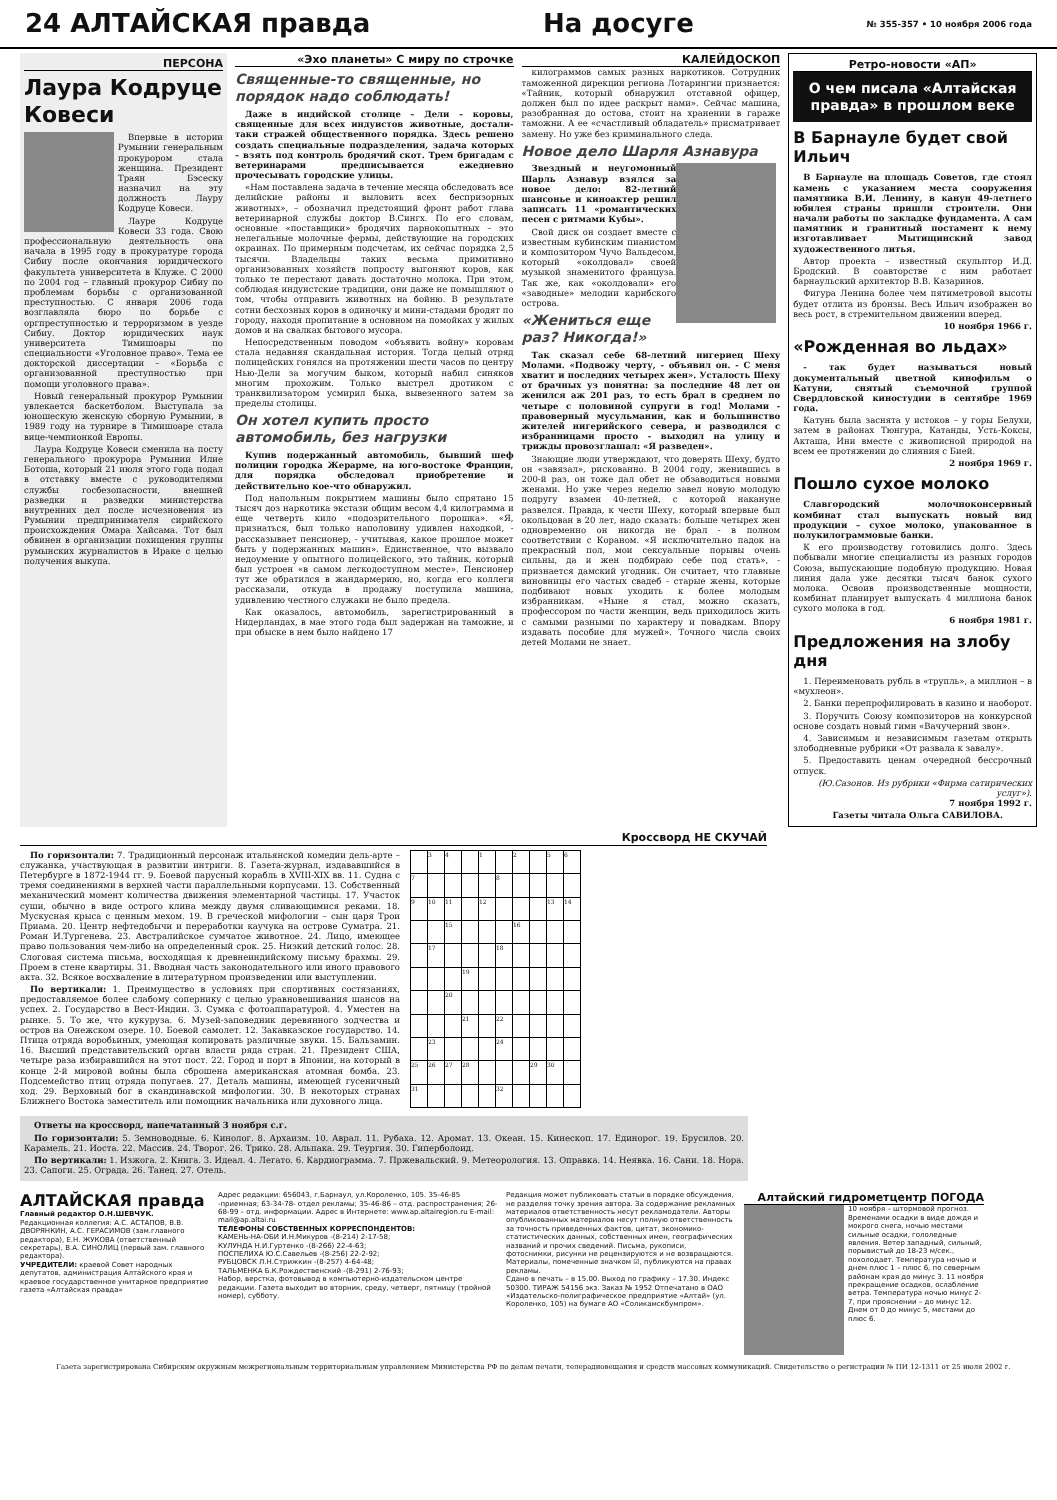24 АЛТАЙСКАЯ правда На досуге № 355-357 • 10 ноября 2006 года
ПЕРСОНА
Лаура Кодруце Ковеси
Впервые в истории Румынии генеральным прокурором стала женщина. Президент Траян Бэсеску назначил на эту должность Лауру Кодруце Ковеси.
Лауре Кодруце Ковеси 33 года. Свою профессиональную деятельность она начала в 1995 году в прокуратуре города Сибиу после окончания юридического факультета университета в Клуже. С 2000 по 2004 год – главный прокурор Сибиу по проблемам борьбы с организованной преступностью. С января 2006 года возглавляла бюро по борьбе с оргпреступностью и терроризмом в уезде Сибиу. Доктор юридических наук университета Тимишоары по специальности «Уголовное право». Тема ее докторской диссертации – «Борьба с организованной преступностью при помощи уголовного права».
Новый генеральный прокурор Румынии увлекается баскетболом. Выступала за юношескую женскую сборную Румынии, в 1989 году на турнире в Тимишоаре стала вице-чемпионкой Европы.
Лаура Кодруце Ковеси сменила на посту генерального прокурора Румынии Илие Ботоша, который 21 июля этого года подал в отставку вместе с руководителями службы госбезопасности, внешней разведки и разведки министерства внутренних дел после исчезновения из Румынии предпринимателя сирийского происхождения Омара Хайсама. Тот был обвинен в организации похищения группы румынских журналистов в Ираке с целью получения выкупа.
«Эхо планеты» С миру по строчке
Священные-то священные, но порядок надо соблюдать!
Даже в индийской столице – Дели – коровы, священные для всех индуистов животные, достали-таки стражей общественного порядка. Здесь решено создать специальные подразделения, задача которых – взять под контроль бродячий скот. Трем бригадам с ветеринарами предписывается ежедневно прочесывать городские улицы.
«Нам поставлена задача в течение месяца обследовать все делийские районы и выловить всех беспризорных животных», – обозначил предстоящий фронт работ глава ветеринарной службы доктор В.Сингх. По его словам, основные «поставщики» бродячих парнокопытных – это нелегальные молочные фермы, действующие на городских окраинах. По примерным подсчетам, их сейчас порядка 2,5 тысячи. Владельцы таких весьма примитивно организованных хозяйств попросту выгоняют коров, как только те перестают давать достаточно молока. При этом, соблюдая индуистские традиции, они даже не помышляют о том, чтобы отправить животных на бойню. В результате сотни бесхозных коров в одиночку и мини-стадами бродят по городу, находя пропитание в основном на помойках у жилых домов и на свалках бытового мусора.
Непосредственным поводом «объявить войну» коровам стала недавняя скандальная история. Тогда целый отряд полицейских гонялся на протяжении шести часов по центру Нью-Дели за могучим быком, который набил синяков многим прохожим. Только выстрел дротиком с транквилизатором усмирил быка, вывезенного затем за пределы столицы.
Он хотел купить просто автомобиль, без нагрузки
Купив подержанный автомобиль, бывший шеф полиции городка Жерарме, на юго-востоке Франции, для порядка обследовал приобретение и действительно кое-что обнаружил.
Под напольным покрытием машины было спрятано 15 тысяч доз наркотика экстази общим весом 4,4 килограмма и еще четверть кило «подозрительного порошка». «Я, признаться, был только наполовину удивлен находкой, - рассказывает пенсионер, - учитывая, какое прошлое может быть у подержанных машин». Единственное, что вызвало недоумение у опытного полицейского, это тайник, который был устроен «в самом легкодоступном месте». Пенсионер тут же обратился в жандармерию, но, когда его коллеги рассказали, откуда в продажу поступила машина, удивлению честного служаки не было предела.
Как оказалось, автомобиль, зарегистрированный в Нидерландах, в мае этого года был задержан на таможне, и при обыске в нем было найдено 17
КАЛЕЙДОСКОП
килограммов самых разных наркотиков. Сотрудник таможенной дирекции региона Лотарингии признается: «Тайник, который обнаружил отставной офицер, должен был по идее раскрыт нами». Сейчас машина, разобранная до остова, стоит на хранении в гараже таможни. А ее «счастливый обладатель» присматривает замену. Но уже без криминального следа.
Новое дело Шарля Азнавура
Звездный и неугомонный Шарль Азнавур взялся за новое дело: 82-летний шансонье и киноактер решил записать 11 «романтических песен с ритмами Кубы».
Свой диск он создает вместе с известным кубинским пианистом и композитором Чучо Вальдесом, который «околдовал» своей музыкой знаменитого француза. Так же, как «околдовали» его «заводные» мелодии карибского острова.
«Жениться еще раз? Никогда!»
Так сказал себе 68-летний нигериец Шеху Молами. «Подвожу черту, - объявил он. - С меня хватит и последних четырех жен». Усталость Шеху от брачных уз понятна: за последние 48 лет он женился аж 201 раз, то есть брал в среднем по четыре с половиной супруги в год! Молами - правоверный мусульманин, как и большинство жителей нигерийского севера, и разводился с избранницами просто - выходил на улицу и трижды провозглашал: «Я разведен».
Знающие люди утверждают, что доверять Шеху, будто он «завязал», рискованно. В 2004 году, женившись в 200-й раз, он тоже дал обет не обзаводиться новыми женами. Но уже через неделю завел новую молодую подругу взамен 40-летней, с которой накануне развелся. Правда, к чести Шеху, который впервые был окольцован в 20 лет, надо сказать: больше четырех жен одновременно он никогда не брал - в полном соответствии с Кораном. «Я исключительно падок на прекрасный пол, мои сексуальные порывы очень сильны, да и жен подбираю себе под стать», - признается дамский угодник. Он считает, что главные виновницы его частых свадеб - старые жены, которые подбивают новых уходить к более молодым избранникам. «Ныне я стал, можно сказать, профессором по части женщин, ведь приходилось жить с самыми разными по характеру и повадкам. Впору издавать пособие для мужей». Точного числа своих детей Молами не знает.
Ретро-новости «АП»
О чем писала «Алтайская правда» в прошлом веке
В Барнауле будет свой Ильич
В Барнауле на площадь Советов, где стоял камень с указанием места сооружения памятника В.И. Ленину, в канун 49-летнего юбилея страны пришли строители. Они начали работы по закладке фундамента. А сам памятник и гранитный постамент к нему изготавливает Мытищинский завод художественного литья.
Автор проекта – известный скульптор И.Д. Бродский. В соавторстве с ним работает барнаульский архитектор В.В. Казаринов.
Фигура Ленина более чем пятиметровой высоты будет отлита из бронзы. Весь Ильич изображен во весь рост, в стремительном движении вперед.
10 ноября 1966 г.
«Рожденная во льдах»
- так будет называться новый документальный цветной кинофильм о Катуни, снятый съемочной группой Свердловской киностудии в сентябре 1969 года.
Катунь была заснята у истоков – у горы Белухи, затем в районах Тюнгура, Катанды, Усть-Коксы, Акташа, Ини вместе с живописной природой на всем ее протяжении до слияния с Бией.
2 ноября 1969 г.
Пошло сухое молоко
Славгородский молочноконсервный комбинат стал выпускать новый вид продукции – сухое молоко, упакованное в полукилограммовые банки.
К его производству готовились долго. Здесь побывали многие специалисты из разных городов Союза, выпускающие подобную продукцию. Новая линия дала уже десятки тысяч банок сухого молока. Освоив производственные мощности, комбинат планирует выпускать 4 миллиона банок сухого молока в год.
6 ноября 1981 г.
Предложения на злобу дня
1. Переименовать рубль в «трупль», а миллион – в «мухлеон».
2. Банки перепрофилировать в казино и наоборот.
3. Поручить Союзу композиторов на конкурсной основе создать новый гимн «Вачучерний звон».
4. Зависимым и независимым газетам открыть злободневные рубрики «От развала к завалу».
5. Предоставить ценам очередной бессрочный отпуск.
(Ю.Сазонов. Из рубрики «Фирма сатирических услуг»).
7 ноября 1992 г.
Газеты читала Ольга САВИЛОВА.
Кроссворд НЕ СКУЧАЙ
По горизонтали: 7. Традиционный персонаж итальянской комедии дель-арте – служанка, участвующая в развитии интриги. 8. Газета-журнал, издававшийся в Петербурге в 1872-1944 гг. 9. Боевой парусный корабль в XVIII-XIX вв. 11. Судна с тремя соединениями в верхней части параллельными корпусами. 13. Собственный механический момент количества движения элементарной частицы. 17. Участок суши, обычно в виде острого клина между двумя сливающимися реками. 18. Мускусная крыса с ценным мехом. 19. В греческой мифологии – сын царя Трои Приама. 20. Центр нефтедобычи и переработки каучука на острове Суматра. 21. Роман И.Тургенева. 23. Австралийское сумчатое животное. 24. Лицо, имеющее право пользования чем-либо на определенный срок. 25. Низкий детский голос. 28. Слоговая система письма, восходящая к древнеиндийскому письму брахмы. 29. Проем в стене квартиры. 31. Вводная часть законодательного или иного правового акта. 32. Всякое восхваление в литературном произведении или выступлении.
По вертикали: 1. Преимущество в условиях при спортивных состязаниях, предоставляемое более слабому сопернику с целью уравновешивания шансов на успех. 2. Государство в Вест-Индии. 3. Сумка с фотоаппаратурой. 4. Уместен на рынке. 5. То же, что кукуруза. 6. Музей-заповедник деревянного зодчества и остров на Онежском озере. 10. Боевой самолет. 12. Закавказское государство. 14. Птица отряда воробьиных, умеющая копировать различные звуки. 15. Бальзамин. 16. Высший представительский орган власти ряда стран. 21. Президент США, четыре раза избиравшийся на этот пост. 22. Город и порт в Японии, на который в конце 2-й мировой войны была сброшена американская атомная бомба. 23. Подсемейство птиц отряда попугаев. 27. Деталь машины, имеющей гусеничный ход. 29. Верховный бог в скандинавской мифологии. 30. В некоторых странах Ближнего Востока заместитель или помощник начальника или духовного лица.
| | 3 | 4 | | 1 | | 2 | | 5 | 6 |
| 7 | | | | | 8 | | | | |
| 9 | 10 | 11 | | 12 | | | | 13 | 14 |
| | | 15 | | | | 16 | | | |
| | 17 | | | | 18 | | | | |
| | | | 19 | | | | | | |
| | | 20 | | | | | | | |
| | | | 21 | | 22 | | | | |
| | 23 | | | | 24 | | | | |
| 25 | 26 | 27 | 28 | | | | 29 | 30 | |
| 31 | | | | | 32 | | | | |
Ответы на кроссворд, напечатанный 3 ноября с.г.
По горизонтали: 5. Земноводные. 6. Кинолог. 8. Архаизм. 10. Аврал. 11. Рубаха. 12. Аромат. 13. Океан. 15. Кинескоп. 17. Единорог. 19. Брусилов. 20. Карамель. 21. Иоста. 22. Массив. 24. Творог. 26. Трико. 28. Альпака. 29. Теургия. 30. Гиперболоид.
По вертикали: 1. Изжога. 2. Книга. 3. Идеал. 4. Легато. 6. Кардиограмма. 7. Пржевальский. 9. Метеорология. 13. Оправка. 14. Неявка. 16. Сани. 18. Нора. 23. Сапоги. 25. Ограда. 26. Танец. 27. Отель.
АЛТАЙСКАЯ правда
Главный редактор О.Н.ШЕВЧУК.
Редакционная коллегия: А.С. АСТАПОВ, В.В. ДВОРЯНКИН, А.С. ГЕРАСИМОВ (зам.главного редактора), Е.Н. ЖУКОВА (ответственный секретарь), В.А. СИНОЛИЦ (первый зам. главного редактора).
УЧРЕДИТЕЛИ: краевой Совет народных депутатов, администрация Алтайского края и краевое государственное унитарное предприятие газета «Алтайская правда»
Адрес редакции: 656043, г.Барнаул, ул.Короленко, 105. 35-46-85 -приемная; 63-34-78- отдел рекламы; 35-46-86 – отд. распространения; 26-68-99 – отд. информации. Адрес в Интернете: www.ap.altairegion.ru E-mail: mail@ap.altai.ru
ТЕЛЕФОНЫ СОБСТВЕННЫХ КОРРЕСПОНДЕНТОВ:
КАМЕНЬ-НА-ОБИ И.Н.Микуров -(8-214) 2-17-58;
КУЛУНДА Н.И.Гуртенко -(8-266) 22-4-63;
ПОСПЕЛИХА Ю.С.Савельев -(8-256) 22-2-92;
РУБЦОВСК Л.Н.Стрижкин -(8-257) 4-64-48;
ТАЛЬМЕНКА Б.К.Рождественский -(8-291) 2-76-93;
Набор, верстка, фотовывод в компьютерно-издательском центре редакции. Газета выходит во вторник, среду, четверг, пятницу (тройной номер), субботу.
Редакция может публиковать статьи в порядке обсуждения, не разделяя точку зрения автора. За содержание рекламных материалов ответственность несут рекламодатели. Авторы опубликованных материалов несут полную ответственность за точность приведенных фактов, цитат, экономико-статистических данных, собственных имен, географических названий и прочих сведений. Письма, рукописи, фотоснимки, рисунки не рецензируются и не возвращаются. Материалы, помеченные значком ☑, публикуются на правах рекламы.
Сдано в печать – в 15.00. Выход по графику – 17.30. Индекс 50300. ТИРАЖ 54156 экз. Заказ № 1952 Отпечатано в ОАО «Издательско-полиграфическое предприятие «Алтай» (ул. Короленко, 105) на бумаге АО «Соликамскбумпром».
Алтайский гидрометцентр ПОГОДА
10 ноября – штормовой прогноз. Временами осадки в виде дождя и мокрого снега, ночью местами сильные осадки, гололедные явления. Ветер западный, сильный, порывистый до 18-23 м/сек., похолодает. Температура ночью и днем плюс 1 – плюс 6, по северным районам края до минус 3. 11 ноября прекращение осадков, ослабление ветра. Температура ночью минус 2-7, при прояснении – до минус 12. Днем от 0 до минус 5, местами до плюс 6.
Газета зарегистрирована Сибирским окружным межрегиональным территориальным управлением Министерства РФ по делам печати, телерадиовещания и средств массовых коммуникаций. Свидетельство о регистрации № ПИ 12-1311 от 25 июля 2002 г.